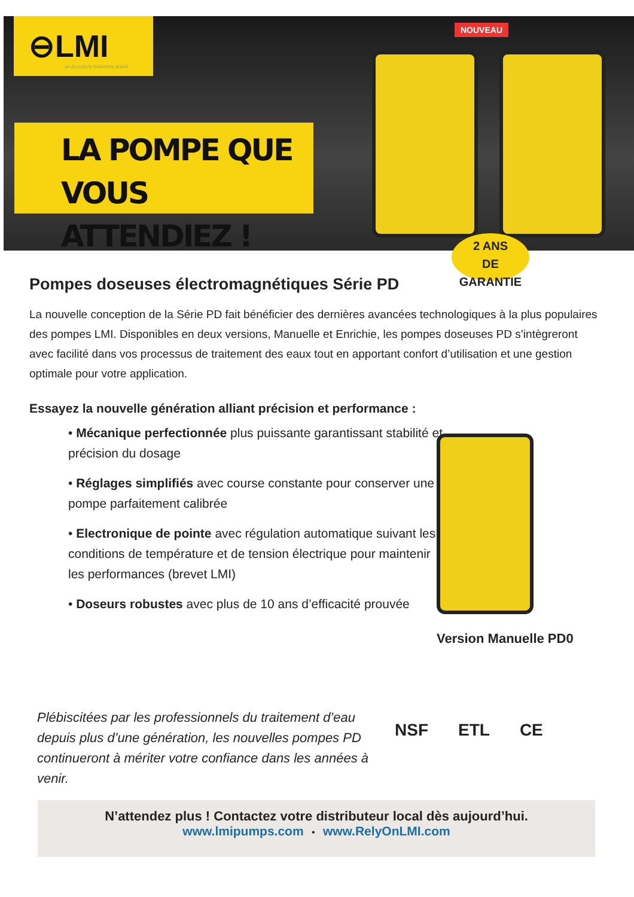⊖LMI
an Accudyne Industries brand
LA POMPE QUE
VOUS ATTENDIEZ !
NOUVEAU
2 ANS
DE GARANTIE
Pompes doseuses électromagnétiques Série PD
La nouvelle conception de la Série PD fait bénéficier des dernières avancées technologiques à la plus populaires des pompes LMI. Disponibles en deux versions, Manuelle et Enrichie, les pompes doseuses PD s’intègreront avec facilité dans vos processus de traitement des eaux tout en apportant confort d’utilisation et une gestion optimale pour votre application.
Essayez la nouvelle génération alliant précision et performance :
• Mécanique perfectionnée plus puissante garantissant stabilité et précision du dosage
• Réglages simplifiés avec course constante pour conserver une pompe parfaitement calibrée
• Electronique de pointe avec régulation automatique suivant les conditions de température et de tension électrique pour maintenir les performances (brevet LMI)
• Doseurs robustes avec plus de 10 ans d’efficacité prouvée
Version Manuelle PD0
Plébiscitées par les professionnels du traitement d’eau depuis plus d’une génération, les nouvelles pompes PD continueront à mériter votre confiance dans les années à venir.
NSF ETL CE
N’attendez plus ! Contactez votre distributeur local dès aujourd’hui.
www.lmipumps.com • www.RelyOnLMI.com